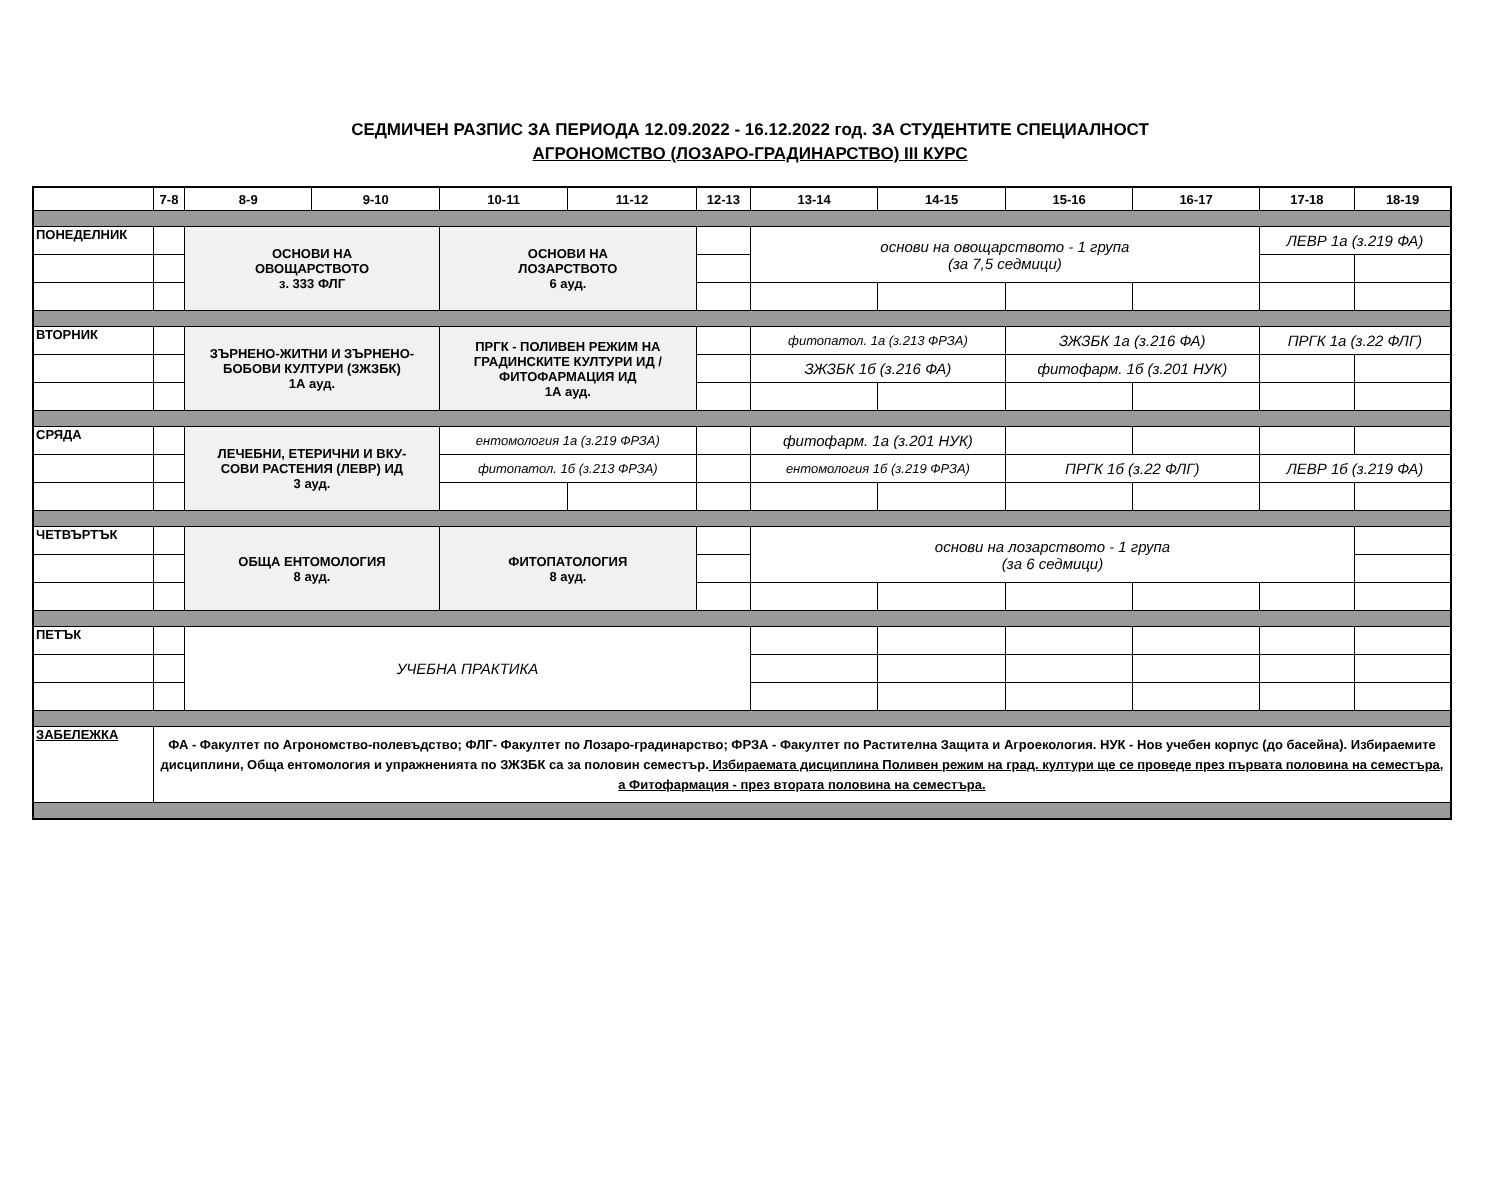СЕДМИЧЕН РАЗПИС ЗА ПЕРИОДА 12.09.2022 - 16.12.2022 год. ЗА СТУДЕНТИТЕ СПЕЦИАЛНОСТ
АГРОНОМСТВО (ЛОЗАРО-ГРАДИНАРСТВО) III КУРС
| | 7-8 | 8-9 | 9-10 | 10-11 | 11-12 | 12-13 | 13-14 | 14-15 | 15-16 | 16-17 | 17-18 | 18-19 |
| --- | --- | --- | --- | --- | --- | --- | --- | --- | --- | --- | --- | --- |
| ПОНЕДЕЛНИК | | ОСНОВИ НА ОВОЩАРСТВОТО з. 333 ФЛГ | | ОСНОВИ НА ЛОЗАРСТВОТО 6 ауд. | | | основи на овощарството - 1 група (за 7,5 седмици) | | | | ЛЕВР 1а (з.219 ФА) | |
| ВТОРНИК | | ЗЪРНЕНО-ЖИТНИ И ЗЪРНЕНО- БОБОВИ КУЛТУРИ (ЗЖЗБК) 1А ауд. | | ПРГК - ПОЛИВЕН РЕЖИМ НА ГРАДИНСКИТЕ КУЛТУРИ ИД / ФИТОФАРМАЦИЯ ИД 1А ауд. | | | фитопатол. 1а (з.213 ФРЗА) | | ЗЖЗБК 1а (з.216 ФА) | | ПРГК 1а (з.22 ФЛГ) | |
| | | | | | | | ЗЖЗБК 1б (з.216 ФА) | | фитофарм. 1б (з.201 НУК) | | | |
| СРЯДА | | ЛЕЧЕБНИ, ЕТЕРИЧНИ И ВКУ- СОВИ РАСТЕНИЯ (ЛЕВР) ИД 3 ауд. | | ентомология 1а (з.219 ФРЗА) | | | фитофарм. 1а (з.201 НУК) | | | | | |
| | | | | фитопатол. 1б (з.213 ФРЗА) | | | ентомология 1б (з.219 ФРЗА) | | ПРГК 1б (з.22 ФЛГ) | | ЛЕВР 1б (з.219 ФА) | |
| ЧЕТВЪРТЪК | | ОБЩА ЕНТОМОЛОГИЯ 8 ауд. | | ФИТОПАТОЛОГИЯ 8 ауд. | | | основи на лозарството - 1 група (за 6 седмици) | | | | | |
| ПЕТЪК | | УЧЕБНА ПРАКТИКА | | | | | | | | | | |
| ЗАБЕЛЕЖКА | ФА - Факултет по Агрономство-полевъдство; ФЛГ- Факултет по Лозаро-градинарство; ФРЗА - Факултет по Растителна Защита и Агроекология. НУК - Нов учебен корпус (до басейна). Избираемите дисциплини, Обща ентомология и упражненията по ЗЖЗБК са за половин семестър. Избираемата дисциплина Поливен режим на град. култури ще се проведе през първата половина на семестъра, а Фитофармация - през втората половина на семестъра. | | | | | | | | | | | |